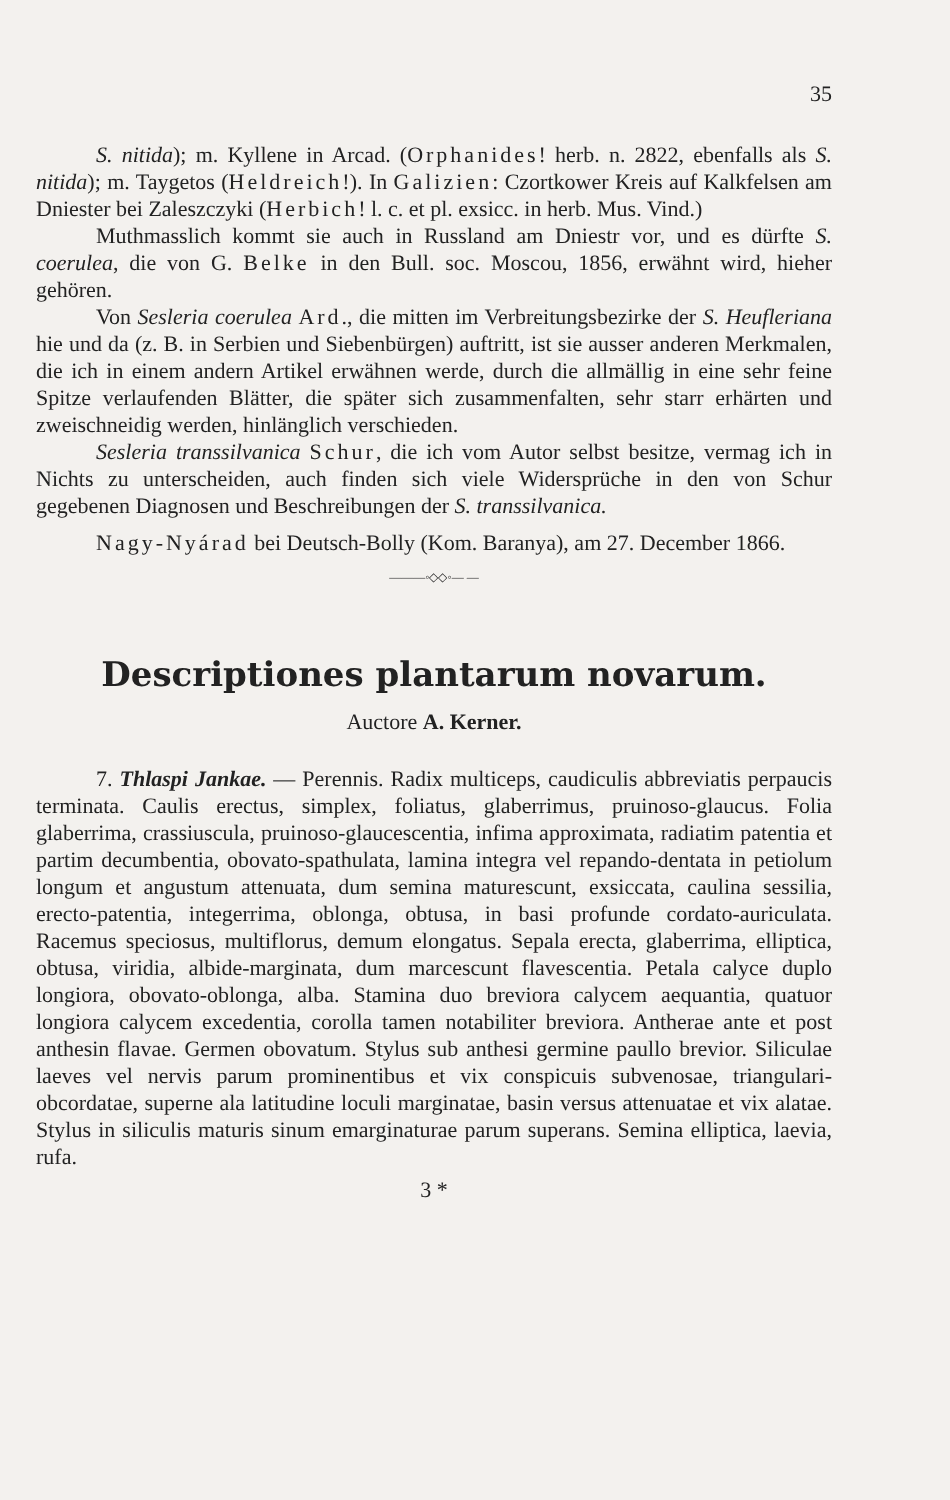35
S. nitida); m. Kyllene in Arcad. (Orphanides! herb. n. 2822, ebenfalls als S. nitida); m. Taygetos (Heldreich!). In Galizien: Czortkower Kreis auf Kalkfelsen am Dniester bei Zaleszczyki (Herbich! l. c. et pl. exsicc. in herb. Mus. Vind.)
Muthmasslich kommt sie auch in Russland am Dniestr vor, und es dürfte S. coerulea, die von G. Belke in den Bull. soc. Moscou, 1856, erwähnt wird, hieher gehören.
Von Sesleria coerulea Ard., die mitten im Verbreitungsbezirke der S. Heufleriana hie und da (z. B. in Serbien und Siebenbürgen) auftritt, ist sie ausser anderen Merkmalen, die ich in einem andern Artikel erwähnen werde, durch die allmällig in eine sehr feine Spitze verlaufenden Blätter, die später sich zusammenfalten, sehr starr erhärten und zweischneidig werden, hinlänglich verschieden.
Sesleria transsilvanica Schur, die ich vom Autor selbst besitze, vermag ich in Nichts zu unterscheiden, auch finden sich viele Widersprüche in den von Schur gegebenen Diagnosen und Beschreibungen der S. transsilvanica.
Nagy-Nyárad bei Deutsch-Bolly (Kom. Baranya), am 27. December 1866.
———◦◇◇◦— —
Descriptiones plantarum novarum.
Auctore A. Kerner.
7. Thlaspi Jankae. — Perennis. Radix multiceps, caudiculis abbreviatis perpaucis terminata. Caulis erectus, simplex, foliatus, glaberrimus, pruinoso-glaucus. Folia glaberrima, crassiuscula, pruinoso-glaucescentia, infima approximata, radiatim patentia et partim decumbentia, obovato-spathulata, lamina integra vel repando-dentata in petiolum longum et angustum attenuata, dum semina maturescunt, exsiccata, caulina sessilia, erecto-patentia, integerrima, oblonga, obtusa, in basi profunde cordato-auriculata. Racemus speciosus, multiflorus, demum elongatus. Sepala erecta, glaberrima, elliptica, obtusa, viridia, albide-marginata, dum marcescunt flavescentia. Petala calyce duplo longiora, obovato-oblonga, alba. Stamina duo breviora calycem aequantia, quatuor longiora calycem excedentia, corolla tamen notabiliter breviora. Antherae ante et post anthesin flavae. Germen obovatum. Stylus sub anthesi germine paullo brevior. Siliculae laeves vel nervis parum prominentibus et vix conspicuis subvenosae, triangulari-obcordatae, superne ala latitudine loculi marginatae, basin versus attenuatae et vix alatae. Stylus in siliculis maturis sinum emarginaturae parum superans. Semina elliptica, laevia, rufa.
3 *